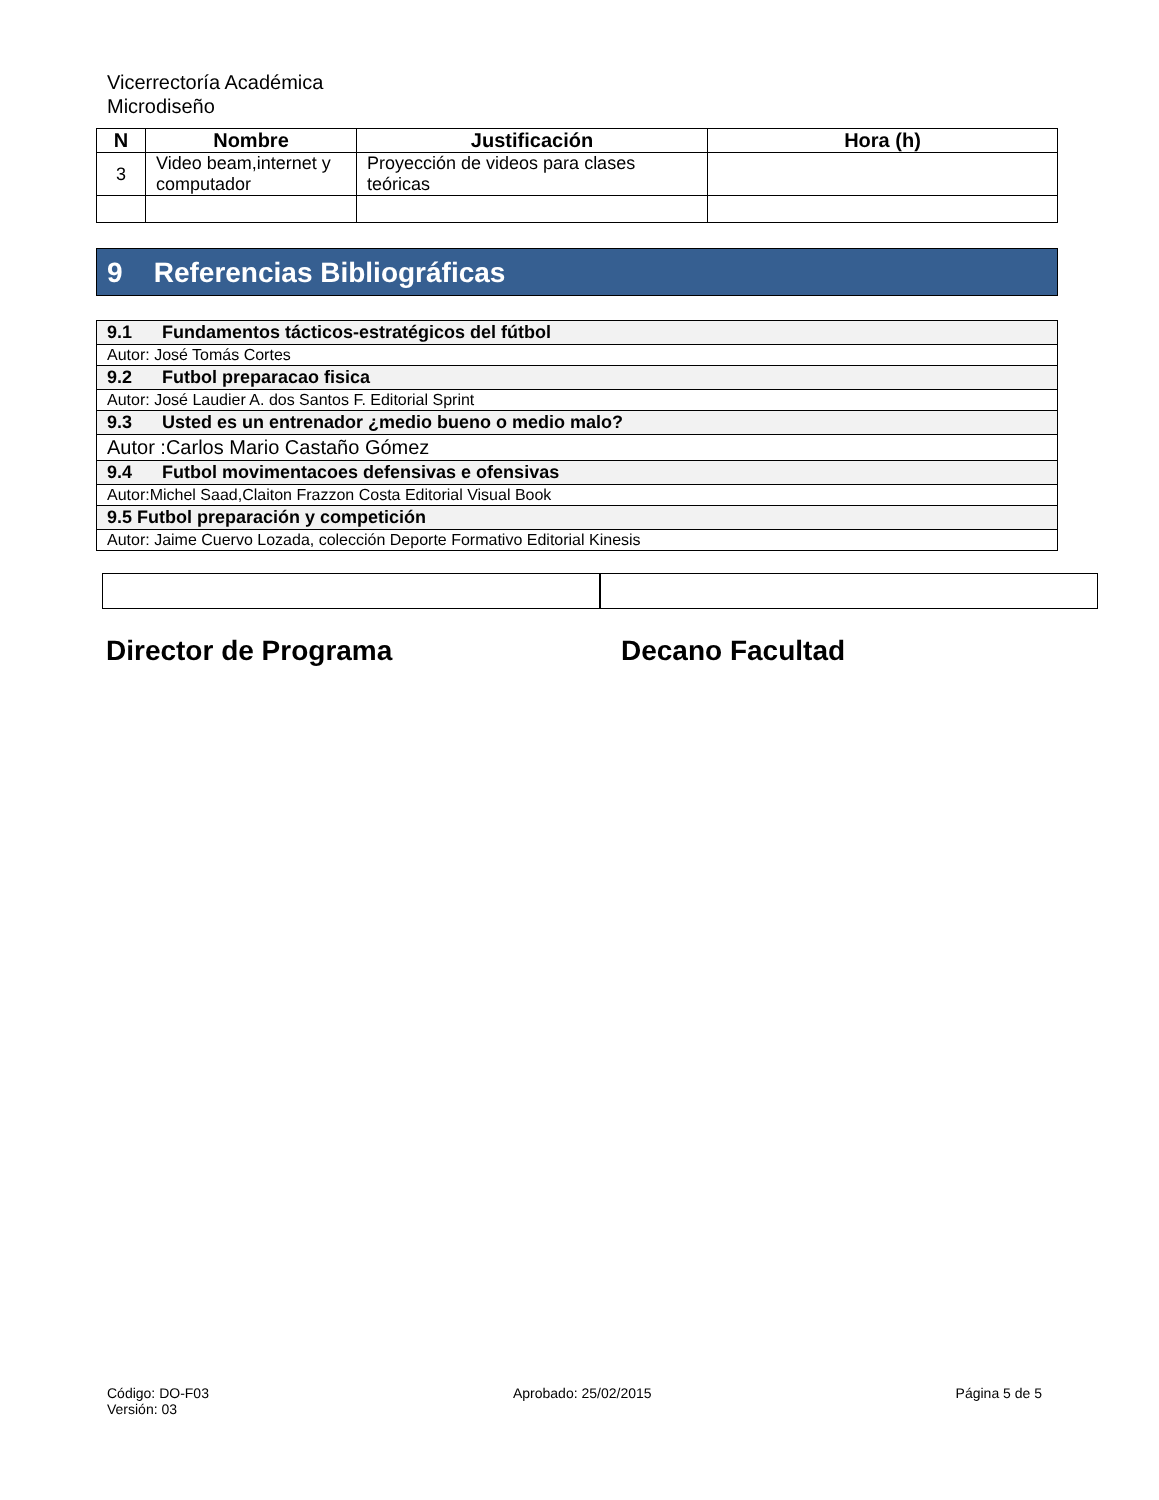Vicerrectoría Académica
Microdiseño
| N | Nombre | Justificación | Hora (h) |
| --- | --- | --- | --- |
| 3 | Video beam,internet y computador | Proyección de videos para clases teóricas | |
9 Referencias Bibliográficas
| 9.1 Fundamentos tácticos-estratégicos del fútbol |
| Autor: José Tomás Cortes |
| 9.2 Futbol preparacao fisica |
| Autor: José Laudier A. dos Santos F. Editorial Sprint |
| 9.3 Usted es un entrenador ¿medio bueno o medio malo? |
| Autor :Carlos Mario Castaño Gómez |
| 9.4 Futbol movimentacoes defensivas e ofensivas |
| Autor:Michel Saad,Claiton Frazzon Costa Editorial Visual Book |
| 9.5 Futbol preparación y competición |
| Autor: Jaime Cuervo Lozada, colección Deporte Formativo Editorial Kinesis |
Director de Programa Decano Facultad
Código: DO-F03
Versión: 03
Aprobado: 25/02/2015 Página 5 de 5